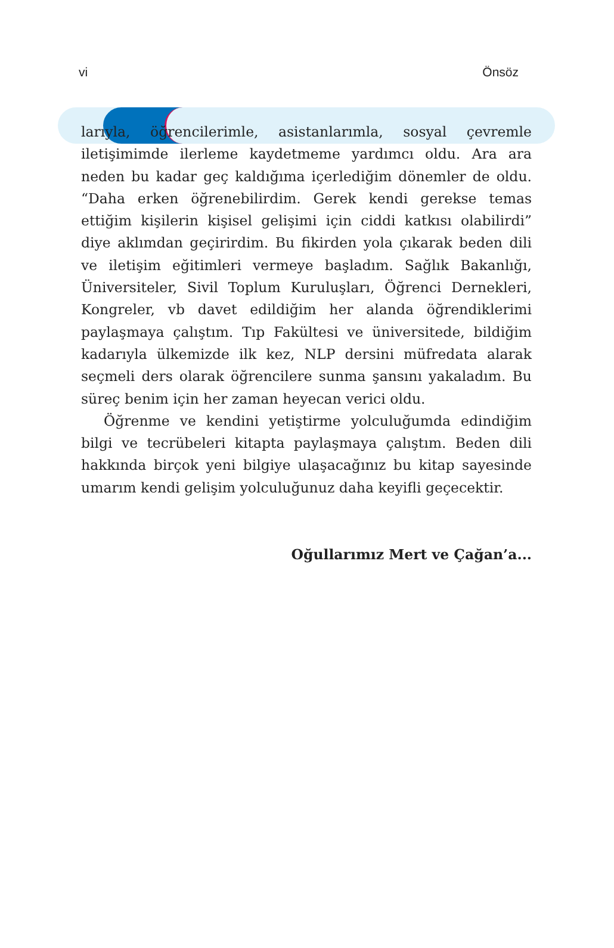vi Önsöz
larıyla, öğrencilerimle, asistanlarımla, sosyal çevremle iletişimimde ilerleme kaydetmeme yardımcı oldu. Ara ara neden bu kadar geç kaldığıma içerlediğim dönemler de oldu. “Daha erken öğrenebilirdim. Gerek kendi gerekse temas ettiğim kişilerin kişisel gelişimi için ciddi katkısı olabilirdi” diye aklımdan geçirirdim. Bu fikirden yola çıkarak beden dili ve iletişim eğitimleri vermeye başladım. Sağlık Bakanlığı, Üniversiteler, Sivil Toplum Kuruluşları, Öğrenci Dernekleri, Kongreler, vb davet edildiğim her alanda öğrendiklerimi paylaşmaya çalıştım. Tıp Fakültesi ve üniversitede, bildiğim kadarıyla ülkemizde ilk kez, NLP dersini müfredata alarak seçmeli ders olarak öğrencilere sunma şansını yakaladım. Bu süreç benim için her zaman heyecan verici oldu.
Öğrenme ve kendini yetiştirme yolculuğumda edindiğim bilgi ve tecrübeleri kitapta paylaşmaya çalıştım. Beden dili hakkında birçok yeni bilgiye ulaşacağınız bu kitap sayesinde umarım kendi gelişim yolculuğunuz daha keyifli geçecektir.
Oğullarımız Mert ve Çağan’a...